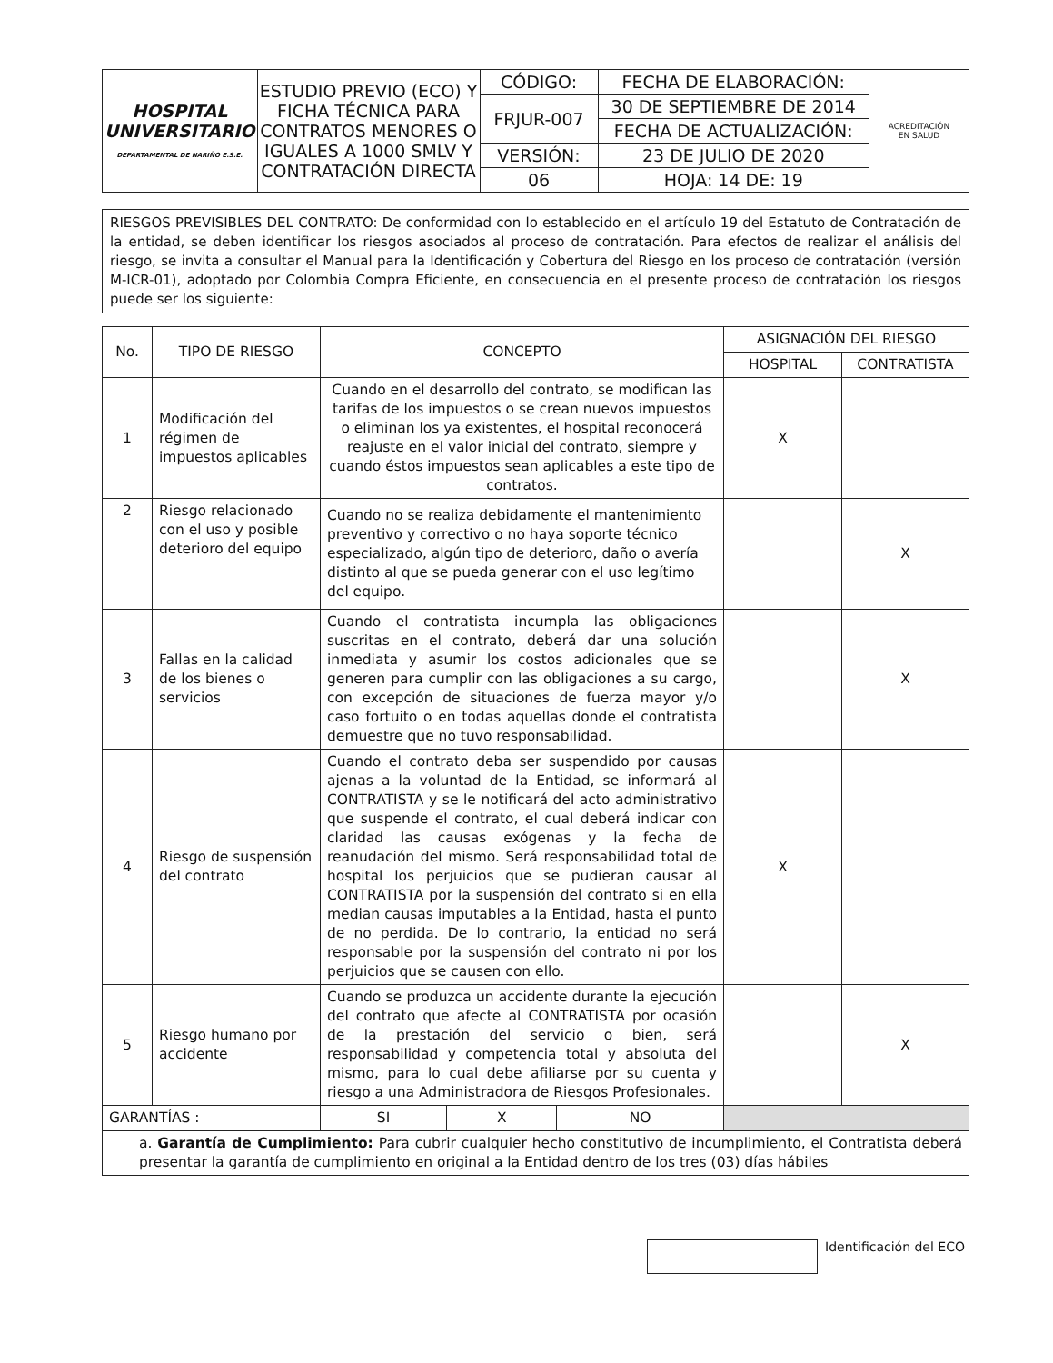| HOSPITAL UNIVERSITARIO DEPARTAMENTAL DE NARIÑO E.S.E. | ESTUDIO PREVIO (ECO) Y FICHA TÉCNICA PARA CONTRATOS MENORES O IGUALES A 1000 SMLV Y CONTRATACIÓN DIRECTA | CÓDIGO: | FECHA DE ELABORACIÓN: | ACREDITACIÓN EN SALUD |
| | | FRJUR-007 | 30 DE SEPTIEMBRE DE 2014 | |
| | | | FECHA DE ACTUALIZACIÓN: | |
| | | VERSIÓN: | 23 DE JULIO DE 2020 | |
| | | 06 | HOJA: 14 DE: 19 | |
RIESGOS PREVISIBLES DEL CONTRATO: De conformidad con lo establecido en el artículo 19 del Estatuto de Contratación de la entidad, se deben identificar los riesgos asociados al proceso de contratación. Para efectos de realizar el análisis del riesgo, se invita a consultar el Manual para la Identificación y Cobertura del Riesgo en los proceso de contratación (versión M-ICR-01), adoptado por Colombia Compra Eficiente, en consecuencia en el presente proceso de contratación los riesgos puede ser los siguiente:
| No. | TIPO DE RIESGO | CONCEPTO | | | ASIGNACIÓN DEL RIESGO | |
| --- | --- | --- | --- | --- | --- | --- |
| | | | | | HOSPITAL | CONTRATISTA |
| 1 | Modificación del régimen de impuestos aplicables | Cuando en el desarrollo del contrato, se modifican las tarifas de los impuestos o se crean nuevos impuestos o eliminan los ya existentes, el hospital reconocerá reajuste en el valor inicial del contrato, siempre y cuando éstos impuestos sean aplicables a este tipo de contratos. | | | X | |
| 2 | Riesgo relacionado con el uso y posible deterioro del equipo | Cuando no se realiza debidamente el mantenimiento preventivo y correctivo o no haya soporte técnico especializado, algún tipo de deterioro, daño o avería distinto al que se pueda generar con el uso legítimo del equipo. | | | | X |
| 3 | Fallas en la calidad de los bienes o servicios | Cuando el contratista incumpla las obligaciones suscritas en el contrato, deberá dar una solución inmediata y asumir los costos adicionales que se generen para cumplir con las obligaciones a su cargo, con excepción de situaciones de fuerza mayor y/o caso fortuito o en todas aquellas donde el contratista demuestre que no tuvo responsabilidad. | | | | X |
| 4 | Riesgo de suspensión del contrato | Cuando el contrato deba ser suspendido por causas ajenas a la voluntad de la Entidad, se informará al CONTRATISTA y se le notificará del acto administrativo que suspende el contrato, el cual deberá indicar con claridad las causas exógenas y la fecha de reanudación del mismo. Será responsabilidad total de hospital los perjuicios que se pudieran causar al CONTRATISTA por la suspensión del contrato si en ella median causas imputables a la Entidad, hasta el punto de no perdida. De lo contrario, la entidad no será responsable por la suspensión del contrato ni por los perjuicios que se causen con ello. | | | X | |
| 5 | Riesgo humano por accidente | Cuando se produzca un accidente durante la ejecución del contrato que afecte al CONTRATISTA por ocasión de la prestación del servicio o bien, será responsabilidad y competencia total y absoluta del mismo, para lo cual debe afiliarse por su cuenta y riesgo a una Administradora de Riesgos Profesionales. | | | | X |
| GARANTÍAS : | | SI | X | NO | | |
| a. Garantía de Cumplimiento: Para cubrir cualquier hecho constitutivo de incumplimiento, el Contratista deberá presentar la garantía de cumplimiento en original a la Entidad dentro de los tres (03) días hábiles | | | | | | |
Identificación del ECO